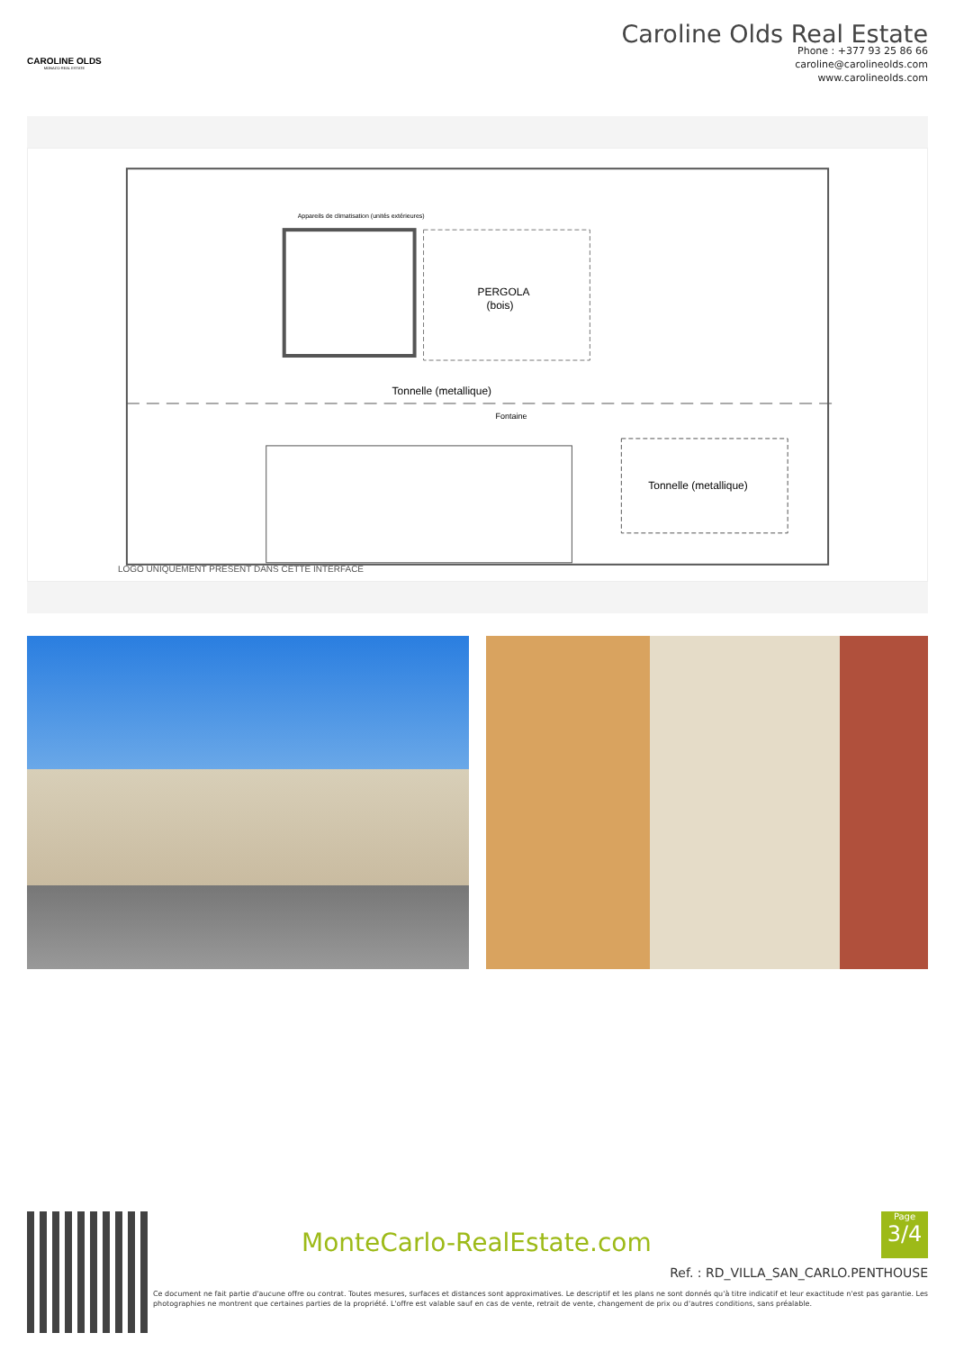CAROLINE OLDS
MONACO REAL ESTATE
Caroline Olds Real Estate
Phone : +377 93 25 86 66
caroline@carolineolds.com
www.carolineolds.com
PERGOLA
(bois)
Tonnelle (metallique)
Fontaine
Tonnelle (metallique)
Appareils de climatisation (unités extérieures)
LOGO UNIQUEMENT PRÉSENT DANS CETTE INTERFACE
MonteCarlo-RealEstate.com
Page
3/4
Ref. : RD_VILLA_SAN_CARLO.PENTHOUSE
Ce document ne fait partie d'aucune offre ou contrat. Toutes mesures, surfaces et distances sont approximatives. Le descriptif et les plans ne sont donnés qu'à titre indicatif et leur exactitude n'est pas garantie. Les photographies ne montrent que certaines parties de la propriété. L'offre est valable sauf en cas de vente, retrait de vente, changement de prix ou d'autres conditions, sans préalable.